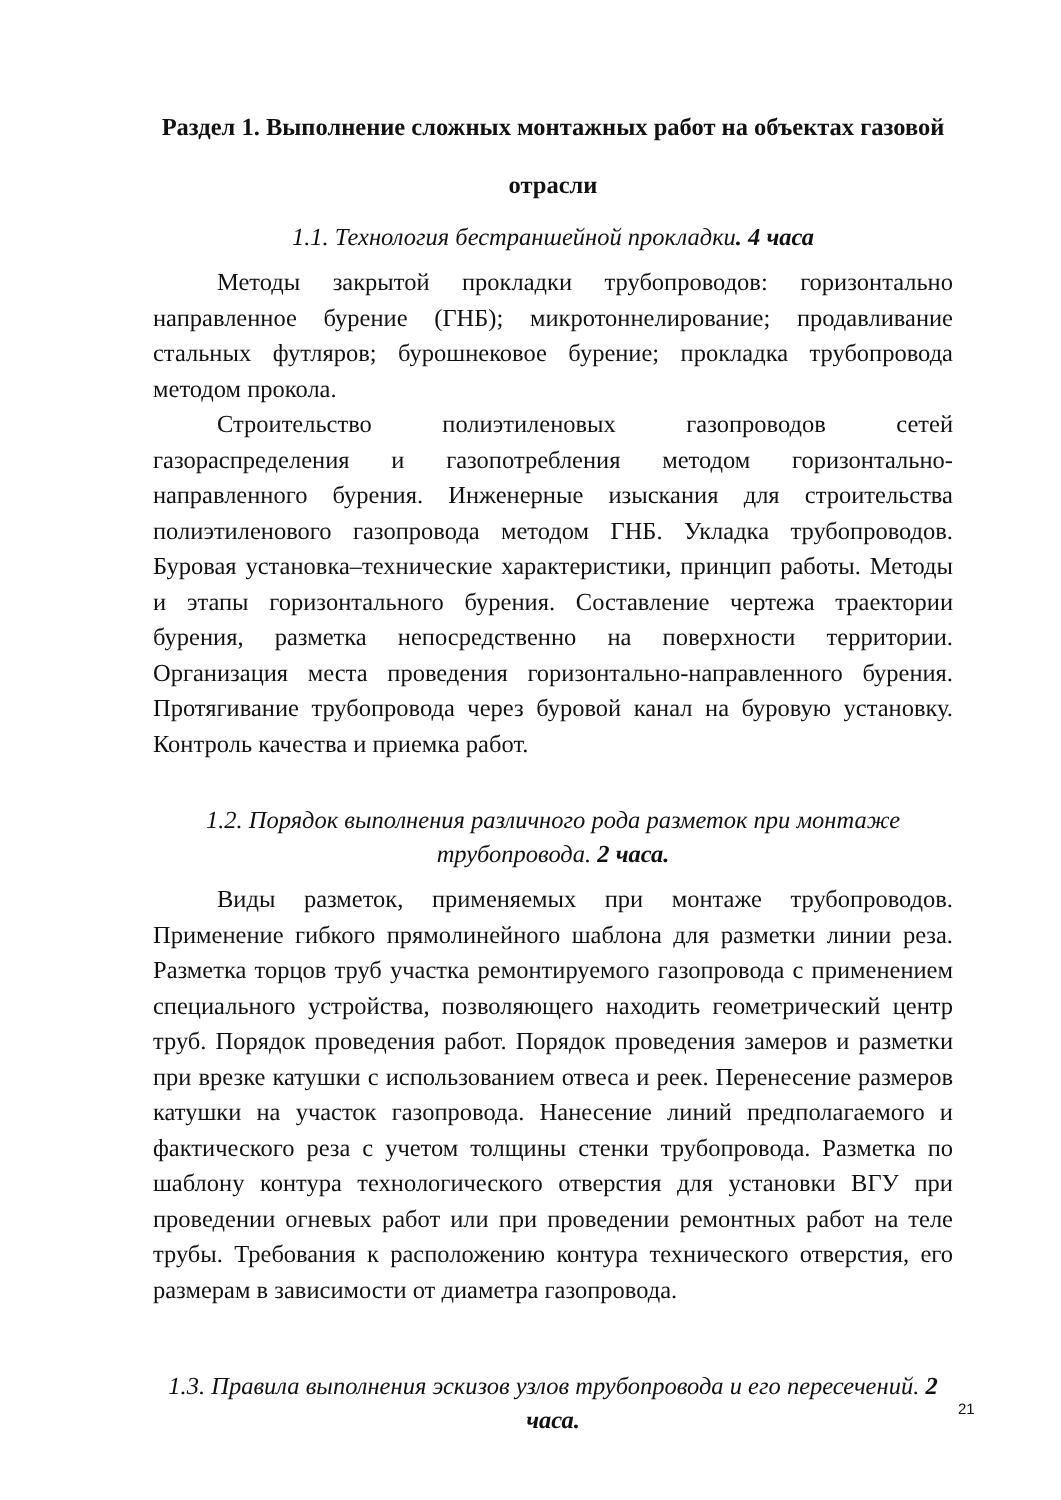Раздел 1. Выполнение сложных монтажных работ на объектах газовой отрасли
1.1. Технология бестраншейной прокладки. 4 часа
Методы закрытой прокладки трубопроводов: горизонтально направленное бурение (ГНБ); микротоннелирование; продавливание стальных футляров; бурошнековое бурение; прокладка трубопровода методом прокола.
Строительство полиэтиленовых газопроводов сетей газораспределения и газопотребления методом горизонтально-направленного бурения. Инженерные изыскания для строительства полиэтиленового газопровода методом ГНБ. Укладка трубопроводов. Буровая установка–технические характеристики, принцип работы. Методы и этапы горизонтального бурения. Составление чертежа траектории бурения, разметка непосредственно на поверхности территории. Организация места проведения горизонтально-направленного бурения. Протягивание трубопровода через буровой канал на буровую установку. Контроль качества и приемка работ.
1.2. Порядок выполнения различного рода разметок при монтаже трубопровода. 2 часа.
Виды разметок, применяемых при монтаже трубопроводов. Применение гибкого прямолинейного шаблона для разметки линии реза. Разметка торцов труб участка ремонтируемого газопровода с применением специального устройства, позволяющего находить геометрический центр труб. Порядок проведения работ. Порядок проведения замеров и разметки при врезке катушки с использованием отвеса и реек. Перенесение размеров катушки на участок газопровода. Нанесение линий предполагаемого и фактического реза с учетом толщины стенки трубопровода. Разметка по шаблону контура технологического отверстия для установки ВГУ при проведении огневых работ или при проведении ремонтных работ на теле трубы. Требования к расположению контура технического отверстия, его размерам в зависимости от диаметра газопровода.
1.3. Правила выполнения эскизов узлов трубопровода и его пересечений. 2 часа.
21